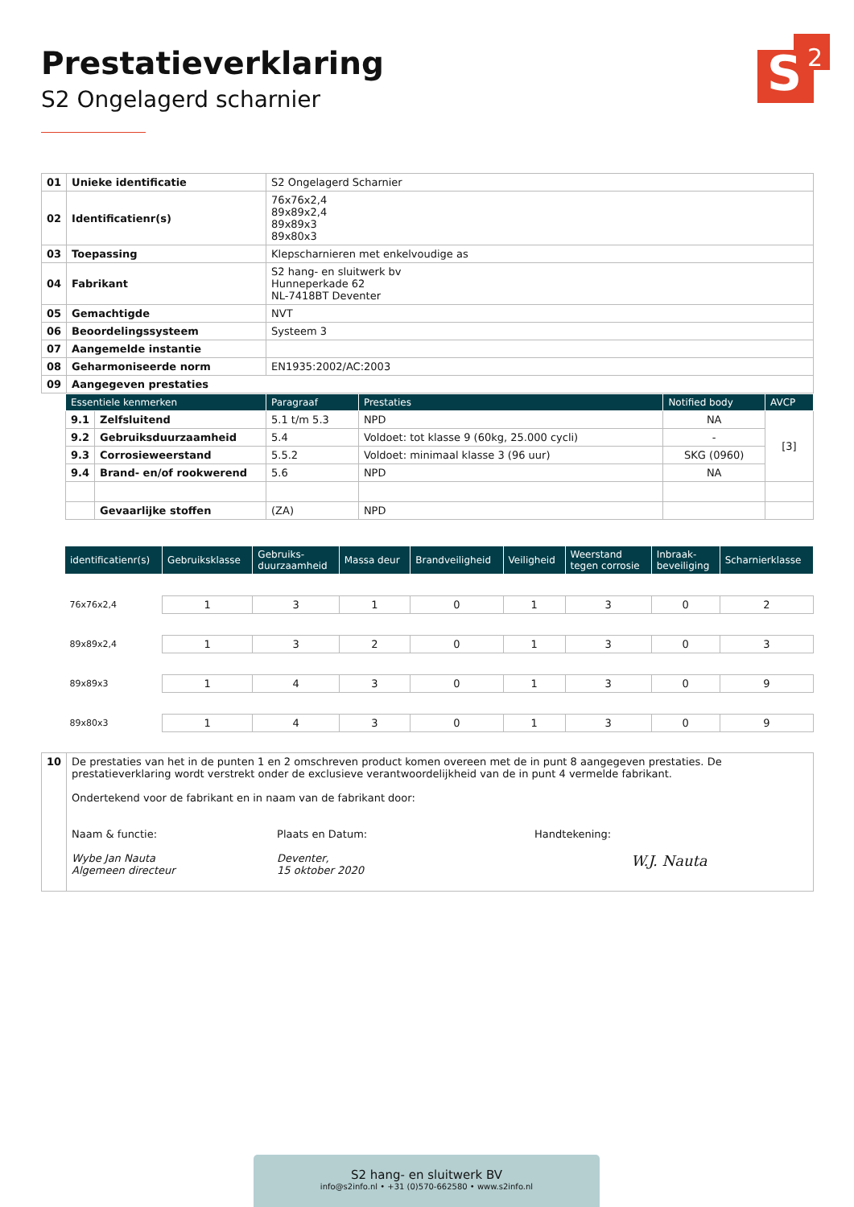S
2
Prestatieverklaring
S2 Ongelagerd scharnier
| 01 | Unieke identificatie | S2 Ongelagerd Scharnier |
| 02 | Identificatienr(s) | 76x76x2,4 89x89x2,4 89x89x3 89x80x3 |
| 03 | Toepassing | Klepscharnieren met enkelvoudige as |
| 04 | Fabrikant | S2 hang- en sluitwerk bv Hunneperkade 62 NL-7418BT Deventer |
| 05 | Gemachtigde | NVT |
| 06 | Beoordelingssysteem | Systeem 3 |
| 07 | Aangemelde instantie | |
| 08 | Geharmoniseerde norm | EN1935:2002/AC:2003 |
| 09 | Aangegeven prestaties | |
| Essentiele kenmerken | | Paragraaf | Prestaties | Notified body | AVCP |
| --- | --- | --- | --- | --- | --- |
| 9.1 | Zelfsluitend | 5.1 t/m 5.3 | NPD | NA | [3] |
| 9.2 | Gebruiksduurzaamheid | 5.4 | Voldoet: tot klasse 9 (60kg, 25.000 cycli) | - | |
| 9.3 | Corrosieweerstand | 5.5.2 | Voldoet: minimaal klasse 3 (96 uur) | SKG (0960) | |
| 9.4 | Brand- en/of rookwerend | 5.6 | NPD | NA | |
| | Gevaarlijke stoffen | (ZA) | NPD | | |
| identificatienr(s) | Gebruiksklasse | Gebruiks- duurzaamheid | Massa deur | Brandveiligheid | Veiligheid | Weerstand tegen corrosie | Inbraak- beveiliging | Scharnierklasse |
| --- | --- | --- | --- | --- | --- | --- | --- | --- |
| 76x76x2,4 | 1 | 3 | 1 | 0 | 1 | 3 | 0 | 2 |
| 89x89x2,4 | 1 | 3 | 2 | 0 | 1 | 3 | 0 | 3 |
| 89x89x3 | 1 | 4 | 3 | 0 | 1 | 3 | 0 | 9 |
| 89x80x3 | 1 | 4 | 3 | 0 | 1 | 3 | 0 | 9 |
| 10 | De prestaties van het in de punten 1 en 2 omschreven product komen overeen met de in punt 8 aangegeven prestaties. De prestatieverklaring wordt verstrekt onder de exclusieve verantwoordelijkheid van de in punt 4 vermelde fabrikant. Ondertekend voor de fabrikant en in naam van de fabrikant door: Naam & functie: Wybe Jan Nauta Algemeen directeur Plaats en Datum: Deventer, 15 oktober 2020 Handtekening: W.J. Nauta |
S2 hang- en sluitwerk BV
info@s2info.nl • +31 (0)570-662580 • www.s2info.nl